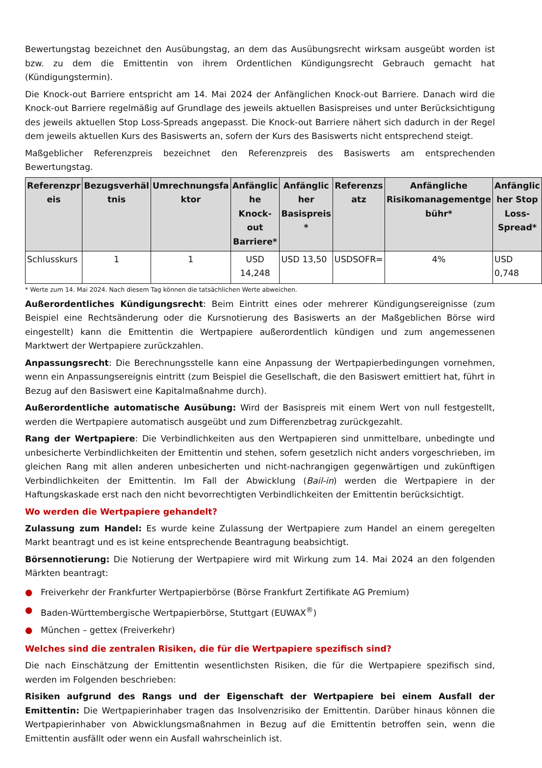Bewertungstag bezeichnet den Ausübungstag, an dem das Ausübungsrecht wirksam ausgeübt worden ist bzw. zu dem die Emittentin von ihrem Ordentlichen Kündigungsrecht Gebrauch gemacht hat (Kündigungstermin).
Die Knock-out Barriere entspricht am 14. Mai 2024 der Anfänglichen Knock-out Barriere. Danach wird die Knock-out Barriere regelmäßig auf Grundlage des jeweils aktuellen Basispreises und unter Berücksichtigung des jeweils aktuellen Stop Loss-Spreads angepasst. Die Knock-out Barriere nähert sich dadurch in der Regel dem jeweils aktuellen Kurs des Basiswerts an, sofern der Kurs des Basiswerts nicht entsprechend steigt.
Maßgeblicher Referenzpreis bezeichnet den Referenzpreis des Basiswerts am entsprechenden Bewertungstag.
| Referenzpr eis | Bezugsverhäl tnis | Umrechnungsfa ktor | Anfänglic he Knock-out Barriere* | Anfänglic her Basispreis * | Referenzs atz | Anfängliche Risikomanagementge bühr* | Anfänglic her Stop Loss-Spread* |
| --- | --- | --- | --- | --- | --- | --- | --- |
| Schlusskurs | 1 | 1 | USD 14,248 | USD 13,50 | USDSOFR= | 4% | USD 0,748 |
* Werte zum 14. Mai 2024. Nach diesem Tag können die tatsächlichen Werte abweichen.
Außerordentliches Kündigungsrecht: Beim Eintritt eines oder mehrerer Kündigungsereignisse (zum Beispiel eine Rechtsänderung oder die Kursnotierung des Basiswerts an der Maßgeblichen Börse wird eingestellt) kann die Emittentin die Wertpapiere außerordentlich kündigen und zum angemessenen Marktwert der Wertpapiere zurückzahlen.
Anpassungsrecht: Die Berechnungsstelle kann eine Anpassung der Wertpapierbedingungen vornehmen, wenn ein Anpassungsereignis eintritt (zum Beispiel die Gesellschaft, die den Basiswert emittiert hat, führt in Bezug auf den Basiswert eine Kapitalmaßnahme durch).
Außerordentliche automatische Ausübung: Wird der Basispreis mit einem Wert von null festgestellt, werden die Wertpapiere automatisch ausgeübt und zum Differenzbetrag zurückgezahlt.
Rang der Wertpapiere: Die Verbindlichkeiten aus den Wertpapieren sind unmittelbare, unbedingte und unbesicherte Verbindlichkeiten der Emittentin und stehen, sofern gesetzlich nicht anders vorgeschrieben, im gleichen Rang mit allen anderen unbesicherten und nicht-nachrangigen gegenwärtigen und zukünftigen Verbindlichkeiten der Emittentin. Im Fall der Abwicklung (Bail-in) werden die Wertpapiere in der Haftungskaskade erst nach den nicht bevorrechtigten Verbindlichkeiten der Emittentin berücksichtigt.
Wo werden die Wertpapiere gehandelt?
Zulassung zum Handel: Es wurde keine Zulassung der Wertpapiere zum Handel an einem geregelten Markt beantragt und es ist keine entsprechende Beantragung beabsichtigt.
Börsennotierung: Die Notierung der Wertpapiere wird mit Wirkung zum 14. Mai 2024 an den folgenden Märkten beantragt:
● Freiverkehr der Frankfurter Wertpapierbörse (Börse Frankfurt Zertifikate AG Premium)
● Baden-Württembergische Wertpapierbörse, Stuttgart (EUWAX<sup>®</sup>)
● München – gettex (Freiverkehr)
Welches sind die zentralen Risiken, die für die Wertpapiere spezifisch sind?
Die nach Einschätzung der Emittentin wesentlichsten Risiken, die für die Wertpapiere spezifisch sind, werden im Folgenden beschrieben:
Risiken aufgrund des Rangs und der Eigenschaft der Wertpapiere bei einem Ausfall der Emittentin: Die Wertpapierinhaber tragen das Insolvenzrisiko der Emittentin. Darüber hinaus können die Wertpapierinhaber von Abwicklungsmaßnahmen in Bezug auf die Emittentin betroffen sein, wenn die Emittentin ausfällt oder wenn ein Ausfall wahrscheinlich ist.